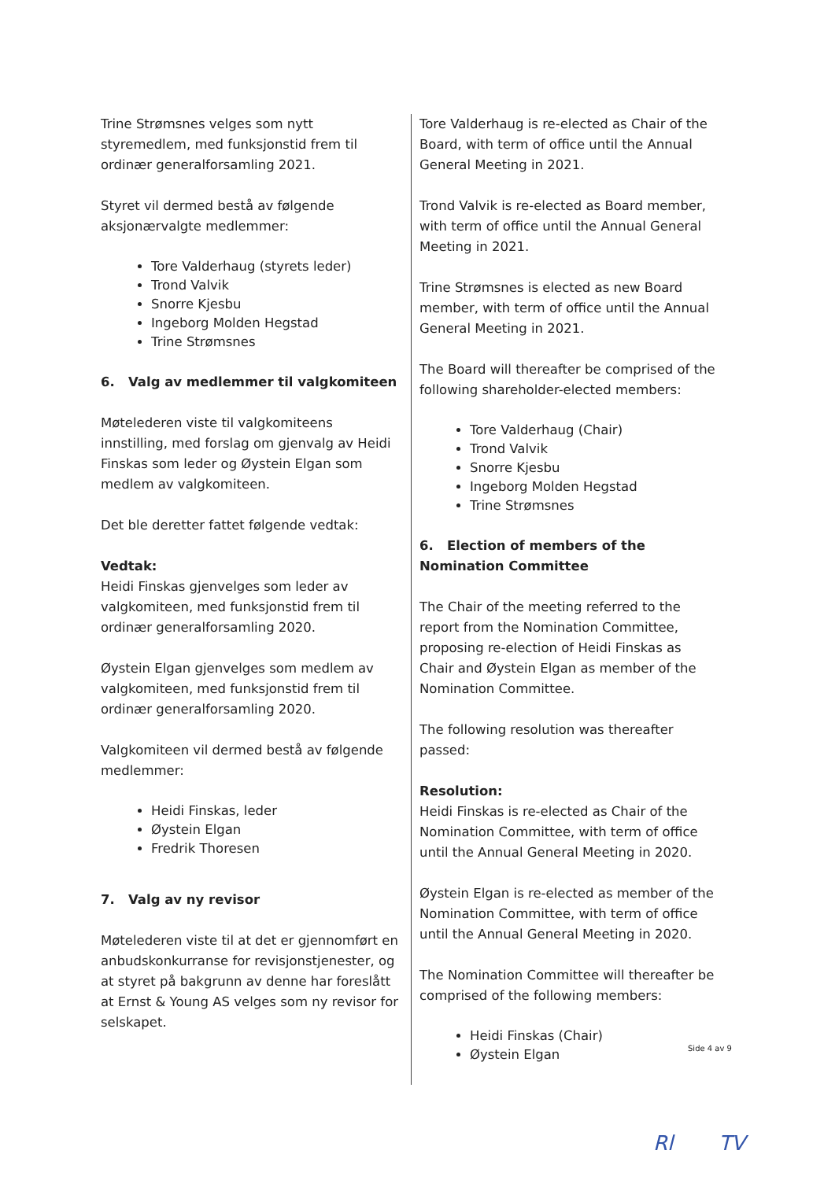Trine Strømsnes velges som nytt styremedlem, med funksjonstid frem til ordinær generalforsamling 2021.
Styret vil dermed bestå av følgende aksjonærvalgte medlemmer:
Tore Valderhaug (styrets leder)
Trond Valvik
Snorre Kjesbu
Ingeborg Molden Hegstad
Trine Strømsnes
6. Valg av medlemmer til valgkomiteen
Møtelederen viste til valgkomiteens innstilling, med forslag om gjenvalg av Heidi Finskas som leder og Øystein Elgan som medlem av valgkomiteen.
Det ble deretter fattet følgende vedtak:
Vedtak:
Heidi Finskas gjenvelges som leder av valgkomiteen, med funksjonstid frem til ordinær generalforsamling 2020.
Øystein Elgan gjenvelges som medlem av valgkomiteen, med funksjonstid frem til ordinær generalforsamling 2020.
Valgkomiteen vil dermed bestå av følgende medlemmer:
Heidi Finskas, leder
Øystein Elgan
Fredrik Thoresen
7. Valg av ny revisor
Møtelederen viste til at det er gjennomført en anbudskonkurranse for revisjonstjenester, og at styret på bakgrunn av denne har foreslått at Ernst & Young AS velges som ny revisor for selskapet.
Tore Valderhaug is re-elected as Chair of the Board, with term of office until the Annual General Meeting in 2021.
Trond Valvik is re-elected as Board member, with term of office until the Annual General Meeting in 2021.
Trine Strømsnes is elected as new Board member, with term of office until the Annual General Meeting in 2021.
The Board will thereafter be comprised of the following shareholder-elected members:
Tore Valderhaug (Chair)
Trond Valvik
Snorre Kjesbu
Ingeborg Molden Hegstad
Trine Strømsnes
6. Election of members of the Nomination Committee
The Chair of the meeting referred to the report from the Nomination Committee, proposing re-election of Heidi Finskas as Chair and Øystein Elgan as member of the Nomination Committee.
The following resolution was thereafter passed:
Resolution:
Heidi Finskas is re-elected as Chair of the Nomination Committee, with term of office until the Annual General Meeting in 2020.
Øystein Elgan is re-elected as member of the Nomination Committee, with term of office until the Annual General Meeting in 2020.
The Nomination Committee will thereafter be comprised of the following members:
Heidi Finskas (Chair)
Øystein Elgan
Side 4 av 9
Rl TV